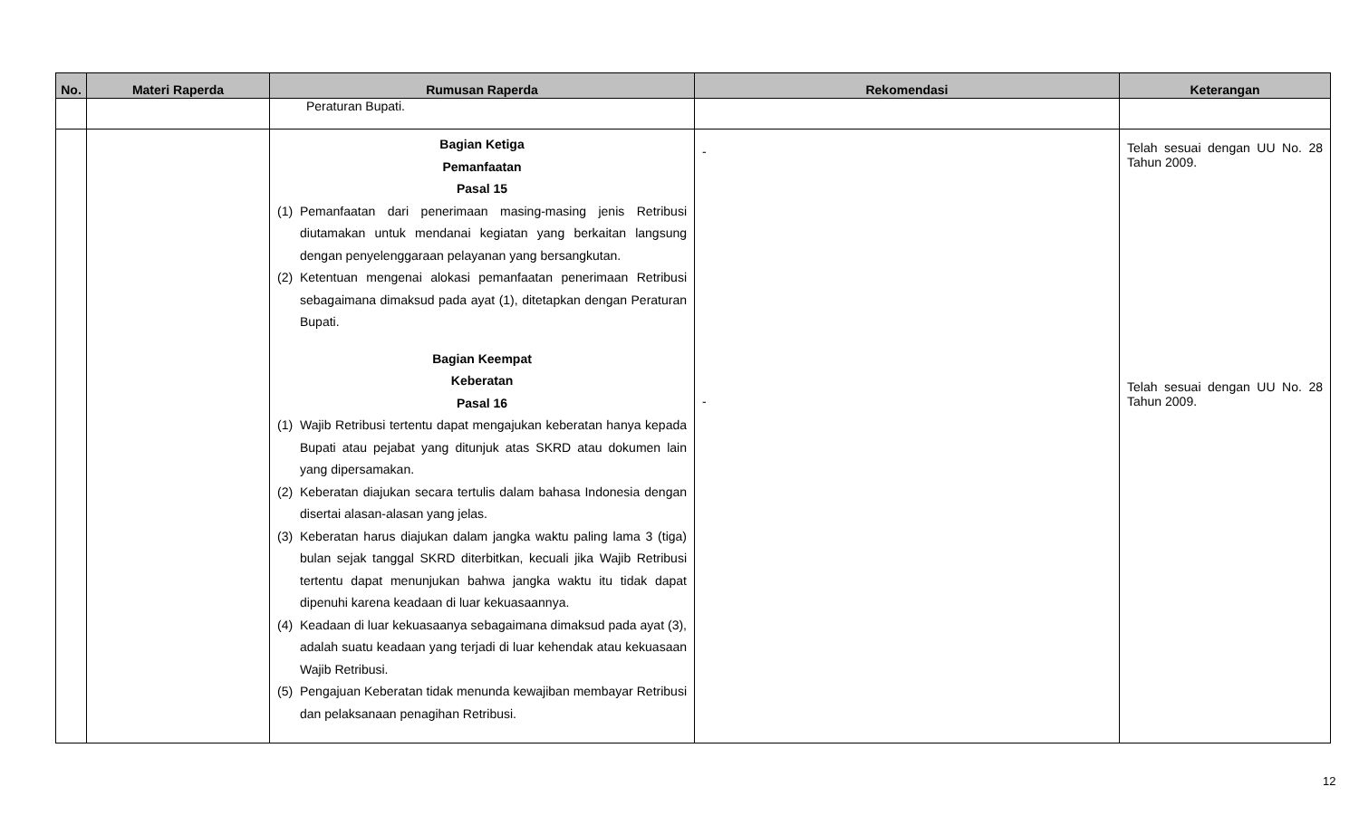| No. | Materi Raperda | Rumusan Raperda | Rekomendasi | Keterangan |
| --- | --- | --- | --- | --- |
| | | Peraturan Bupati. | | |
| | | Bagian Ketiga Pemanfaatan Pasal 15 (1) Pemanfaatan dari penerimaan masing-masing jenis Retribusi diutamakan untuk mendanai kegiatan yang berkaitan langsung dengan penyelenggaraan pelayanan yang bersangkutan. (2) Ketentuan mengenai alokasi pemanfaatan penerimaan Retribusi sebagaimana dimaksud pada ayat (1), ditetapkan dengan Peraturan Bupati. Bagian Keempat Keberatan Pasal 16 (1) Wajib Retribusi tertentu dapat mengajukan keberatan hanya kepada Bupati atau pejabat yang ditunjuk atas SKRD atau dokumen lain yang dipersamakan. (2) Keberatan diajukan secara tertulis dalam bahasa Indonesia dengan disertai alasan-alasan yang jelas. (3) Keberatan harus diajukan dalam jangka waktu paling lama 3 (tiga) bulan sejak tanggal SKRD diterbitkan, kecuali jika Wajib Retribusi tertentu dapat menunjukan bahwa jangka waktu itu tidak dapat dipenuhi karena keadaan di luar kekuasaannya. (4) Keadaan di luar kekuasaanya sebagaimana dimaksud pada ayat (3), adalah suatu keadaan yang terjadi di luar kehendak atau kekuasaan Wajib Retribusi. (5) Pengajuan Keberatan tidak menunda kewajiban membayar Retribusi dan pelaksanaan penagihan Retribusi. | - - | Telah sesuai dengan UU No. 28 Tahun 2009. Telah sesuai dengan UU No. 28 Tahun 2009. |
12